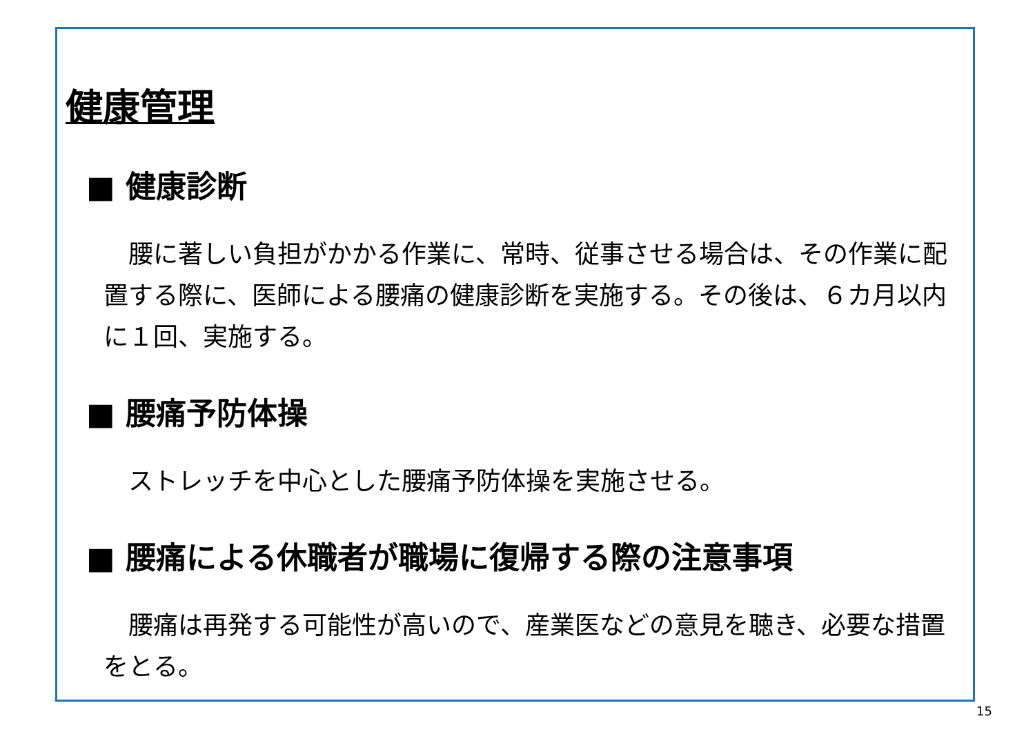健康管理
■ 健康診断
　腰に著しい負担がかかる作業に、常時、従事させる場合は、その作業に配置する際に、医師による腰痛の健康診断を実施する。その後は、６カ月以内に１回、実施する。
■ 腰痛予防体操
　ストレッチを中心とした腰痛予防体操を実施させる。
■ 腰痛による休職者が職場に復帰する際の注意事項
　腰痛は再発する可能性が高いので、産業医などの意見を聴き、必要な措置をとる。
15